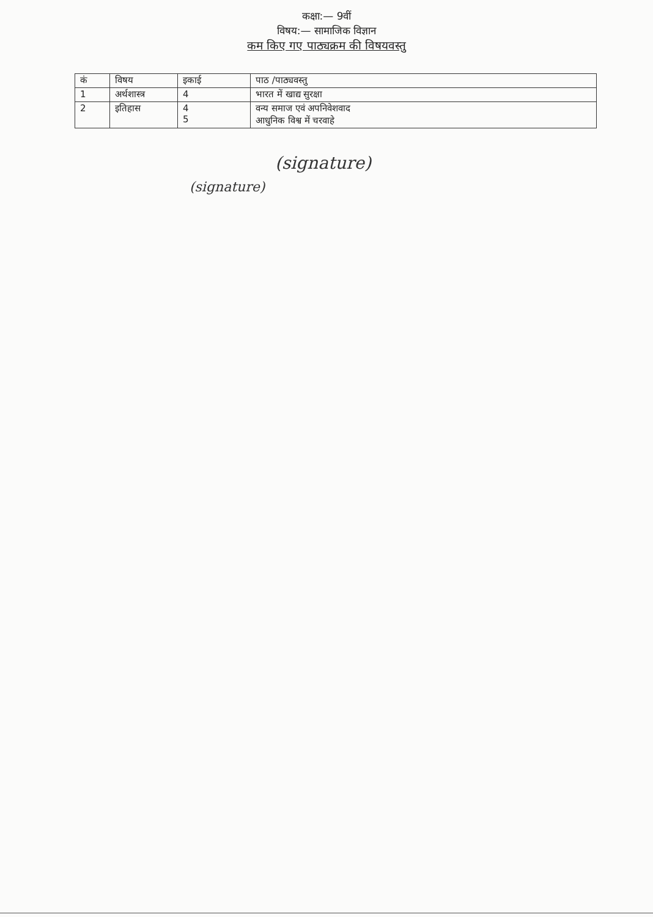कक्षा:— 9वीं
विषय:— सामाजिक विज्ञान
कम किए गए पाठ्यक्रम की विषयवस्तु
| कं | विषय | इकाई | पाठ /पाठ्यवस्तु |
| --- | --- | --- | --- |
| 1 | अर्थशास्त्र | 4 | भारत में खाद्य सुरक्षा |
| 2 | इतिहास | 4 5 | वन्य समाज एवं अपनिवेशवाद आधुनिक विश्व में चरवाहे |
(signature)
(signature)